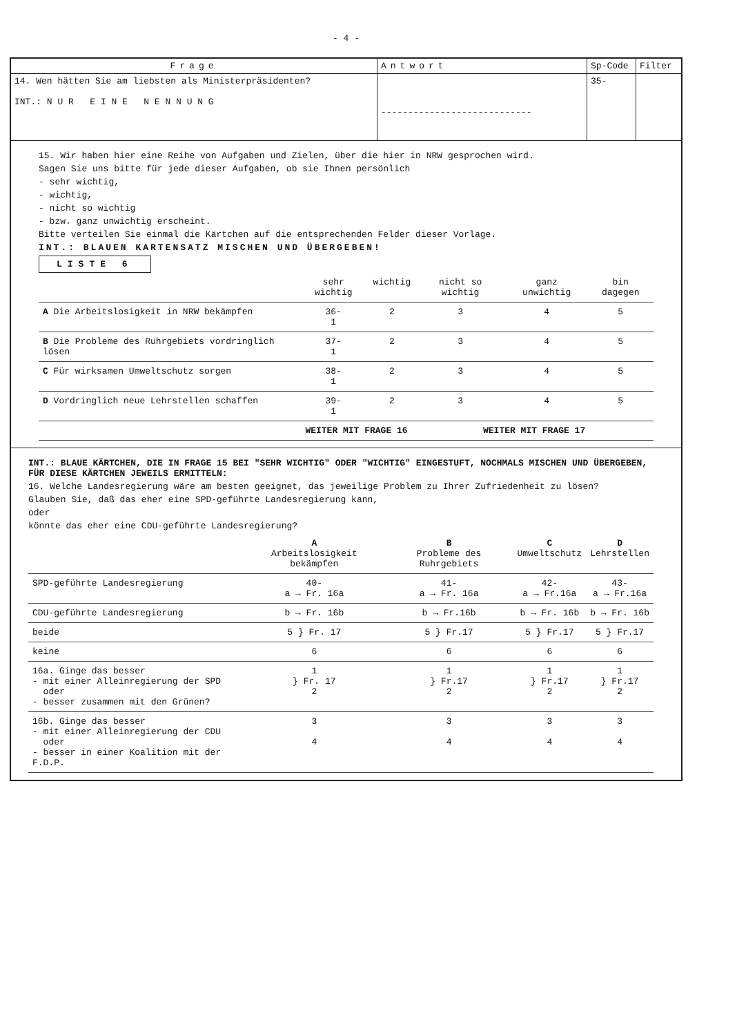- 4 -
| Frage | Antwort | Sp-Code | Filter |
| --- | --- | --- | --- |
| 14. Wen hätten Sie am liebsten als Ministerpräsidenten? INT.: N U R E I N E N E N N U N G | ---------------------------- | 35- | |
15. Wir haben hier eine Reihe von Aufgaben und Zielen, über die hier in NRW gesprochen wird.
Sagen Sie uns bitte für jede dieser Aufgaben, ob sie Ihnen persönlich
- sehr wichtig,
- wichtig,
- nicht so wichtig
- bzw. ganz unwichtig erscheint.
Bitte verteilen Sie einmal die Kärtchen auf die entsprechenden Felder dieser Vorlage.
INT.: BLAUEN KARTENSATZ MISCHEN UND ÜBERGEBEN!
LISTE 6
| | sehr wichtig | wichtig | nicht so wichtig | ganz unwichtig | bin dagegen |
| A Die Arbeitslosigkeit in NRW bekämpfen | 36- 1 | 2 | 3 | 4 | 5 |
| B Die Probleme des Ruhrgebiets vordringlich lösen | 37- 1 | 2 | 3 | 4 | 5 |
| C Für wirksamen Umweltschutz sorgen | 38- 1 | 2 | 3 | 4 | 5 |
| D Vordringlich neue Lehrstellen schaffen | 39- 1 | 2 | 3 | 4 | 5 |
| | WEITER MIT FRAGE 16 | | WEITER MIT FRAGE 17 | | |
INT.: BLAUE KÄRTCHEN, DIE IN FRAGE 15 BEI "SEHR WICHTIG" ODER "WICHTIG" EINGESTUFT, NOCHMALS MISCHEN UND ÜBERGEBEN, FÜR DIESE KÄRTCHEN JEWEILS ERMITTELN:
16. Welche Landesregierung wäre am besten geeignet, das jeweilige Problem zu Ihrer Zufriedenheit zu lösen?
Glauben Sie, daß das eher eine SPD-geführte Landesregierung kann,
oder
könnte das eher eine CDU-geführte Landesregierung?
| | A Arbeitslosigkeit bekämpfen | B Probleme des Ruhrgebiets | C Umweltschutz | D Lehrstellen |
| SPD-geführte Landesregierung | 40- a → Fr. 16a | 41- a → Fr. 16a | 42- a → Fr.16a | 43- a → Fr.16a |
| CDU-geführte Landesregierung | b → Fr. 16b | b → Fr.16b | b → Fr. 16b | b → Fr. 16b |
| beide | 5 } Fr. 17 | 5 } Fr.17 | 5 } Fr.17 | 5 } Fr.17 |
| keine | 6 | 6 | 6 | 6 |
| 16a. Ginge das besser - mit einer Alleinregierung der SPD oder - besser zusammen mit den Grünen? | 1 } Fr. 17 2 | 1 } Fr.17 2 | 1 } Fr.17 2 | 1 } Fr.17 2 |
| 16b. Ginge das besser - mit einer Alleinregierung der CDU oder - besser in einer Koalition mit der F.D.P. | 3 4 | 3 4 | 3 4 | 3 4 |